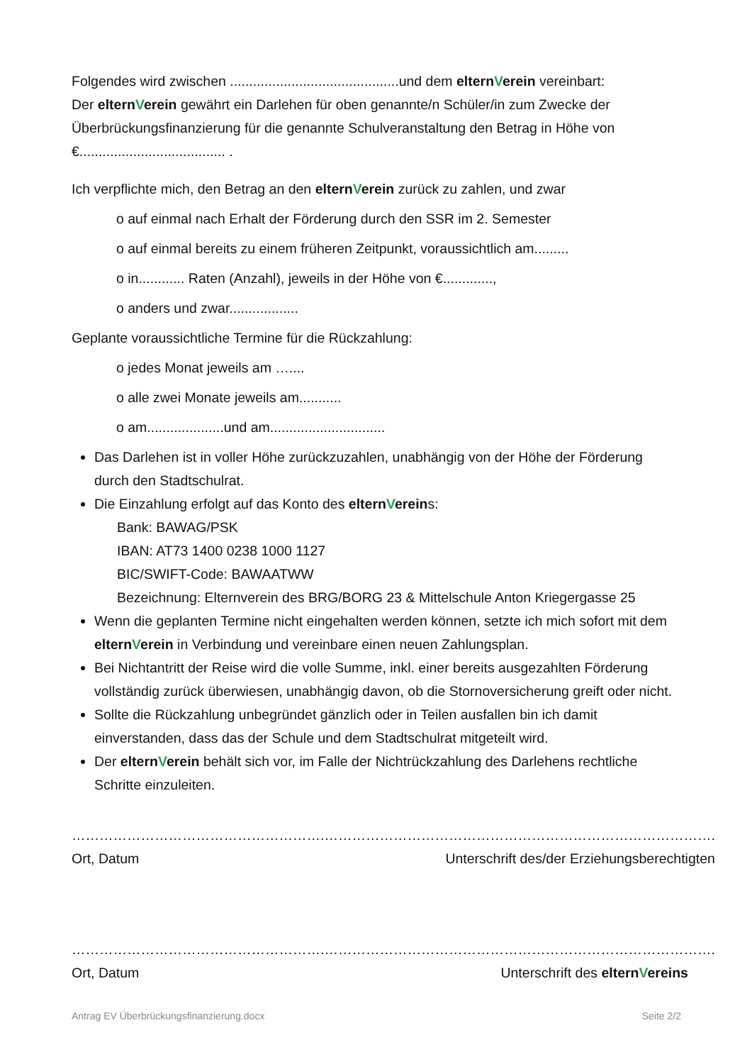Folgendes wird zwischen ............................................und dem elternVerein vereinbart:
Der elternVerein gewährt ein Darlehen für oben genannte/n Schüler/in zum Zwecke der Überbrückungsfinanzierung für die genannte Schulveranstaltung den Betrag in Höhe von €...................................... .
Ich verpflichte mich, den Betrag an den elternVerein zurück zu zahlen, und zwar
o auf einmal nach Erhalt der Förderung durch den SSR im 2. Semester
o auf einmal bereits zu einem früheren Zeitpunkt, voraussichtlich am.........
o in............ Raten (Anzahl), jeweils in der Höhe von €.............,
o anders und zwar..................
Geplante voraussichtliche Termine für die Rückzahlung:
o jedes Monat jeweils am …....
o alle zwei Monate jeweils am...........
o am....................und am..............................
Das Darlehen ist in voller Höhe zurückzuzahlen, unabhängig von der Höhe der Förderung durch den Stadtschulrat.
Die Einzahlung erfolgt auf das Konto des elternVereins:
Bank: BAWAG/PSK
IBAN: AT73 1400 0238 1000 1127
BIC/SWIFT-Code: BAWAATWW
Bezeichnung: Elternverein des BRG/BORG 23 & Mittelschule Anton Kriegergasse 25
Wenn die geplanten Termine nicht eingehalten werden können, setzte ich mich sofort mit dem elternVerein in Verbindung und vereinbare einen neuen Zahlungsplan.
Bei Nichtantritt der Reise wird die volle Summe, inkl. einer bereits ausgezahlten Förderung vollständig zurück überwiesen, unabhängig davon, ob die Stornoversicherung greift oder nicht.
Sollte die Rückzahlung unbegründet gänzlich oder in Teilen ausfallen bin ich damit einverstanden, dass das der Schule und dem Stadtschulrat mitgeteilt wird.
Der elternVerein behält sich vor, im Falle der Nichtrückzahlung des Darlehens rechtliche Schritte einzuleiten.
……………………………………………….
Ort, Datum
………………………………………………………………………….
Unterschrift des/der Erziehungsberechtigten
……………………………………………….
Ort, Datum
………………………………………………………………………….
Unterschrift des elternVereins
Antrag EV Überbrückungsfinanzierung.docx Seite 2/2